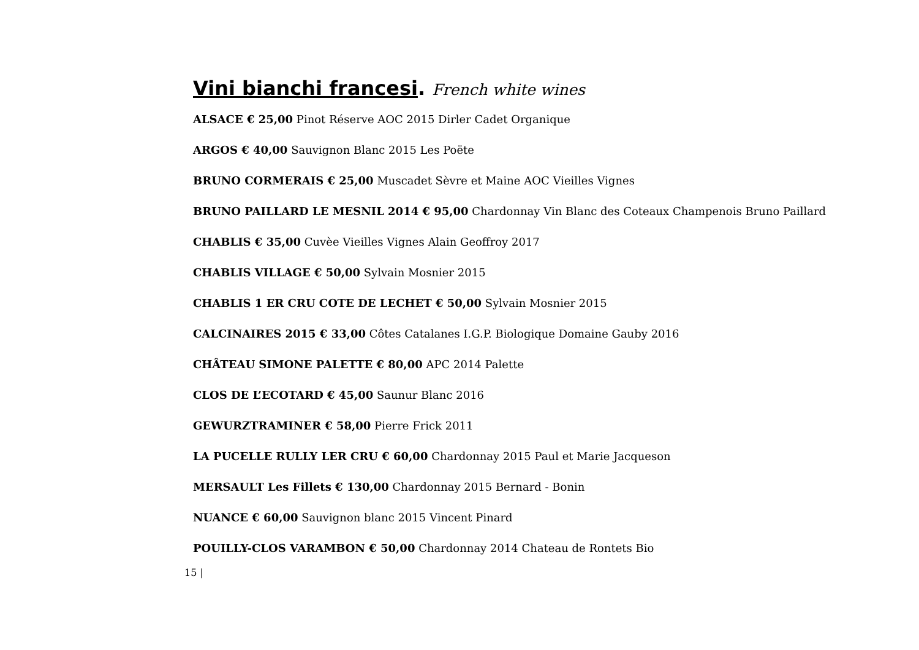Vini bianchi francesi. French white wines
ALSACE € 25,00 Pinot Réserve AOC 2015 Dirler Cadet Organique
ARGOS € 40,00 Sauvignon Blanc 2015 Les Poëte
BRUNO CORMERAIS € 25,00 Muscadet Sèvre et Maine AOC Vieilles Vignes
BRUNO PAILLARD LE MESNIL 2014 € 95,00 Chardonnay Vin Blanc des Coteaux Champenois Bruno Paillard
CHABLIS € 35,00 Cuvèe Vieilles Vignes Alain Geoffroy 2017
CHABLIS VILLAGE € 50,00 Sylvain Mosnier 2015
CHABLIS 1 ER CRU COTE DE LECHET € 50,00 Sylvain Mosnier 2015
CALCINAIRES 2015 € 33,00 Côtes Catalanes I.G.P. Biologique Domaine Gauby 2016
CHÂTEAU SIMONE PALETTE € 80,00 APC 2014 Palette
CLOS DE L’ECOTARD € 45,00 Saunur Blanc 2016
GEWURZTRAMINER € 58,00 Pierre Frick 2011
LA PUCELLE RULLY LER CRU € 60,00 Chardonnay 2015 Paul et Marie Jacqueson
MERSAULT Les Fillets € 130,00 Chardonnay 2015 Bernard - Bonin
NUANCE € 60,00 Sauvignon blanc 2015 Vincent Pinard
POUILLY-CLOS VARAMBON € 50,00 Chardonnay 2014 Chateau de Rontets Bio
15 |